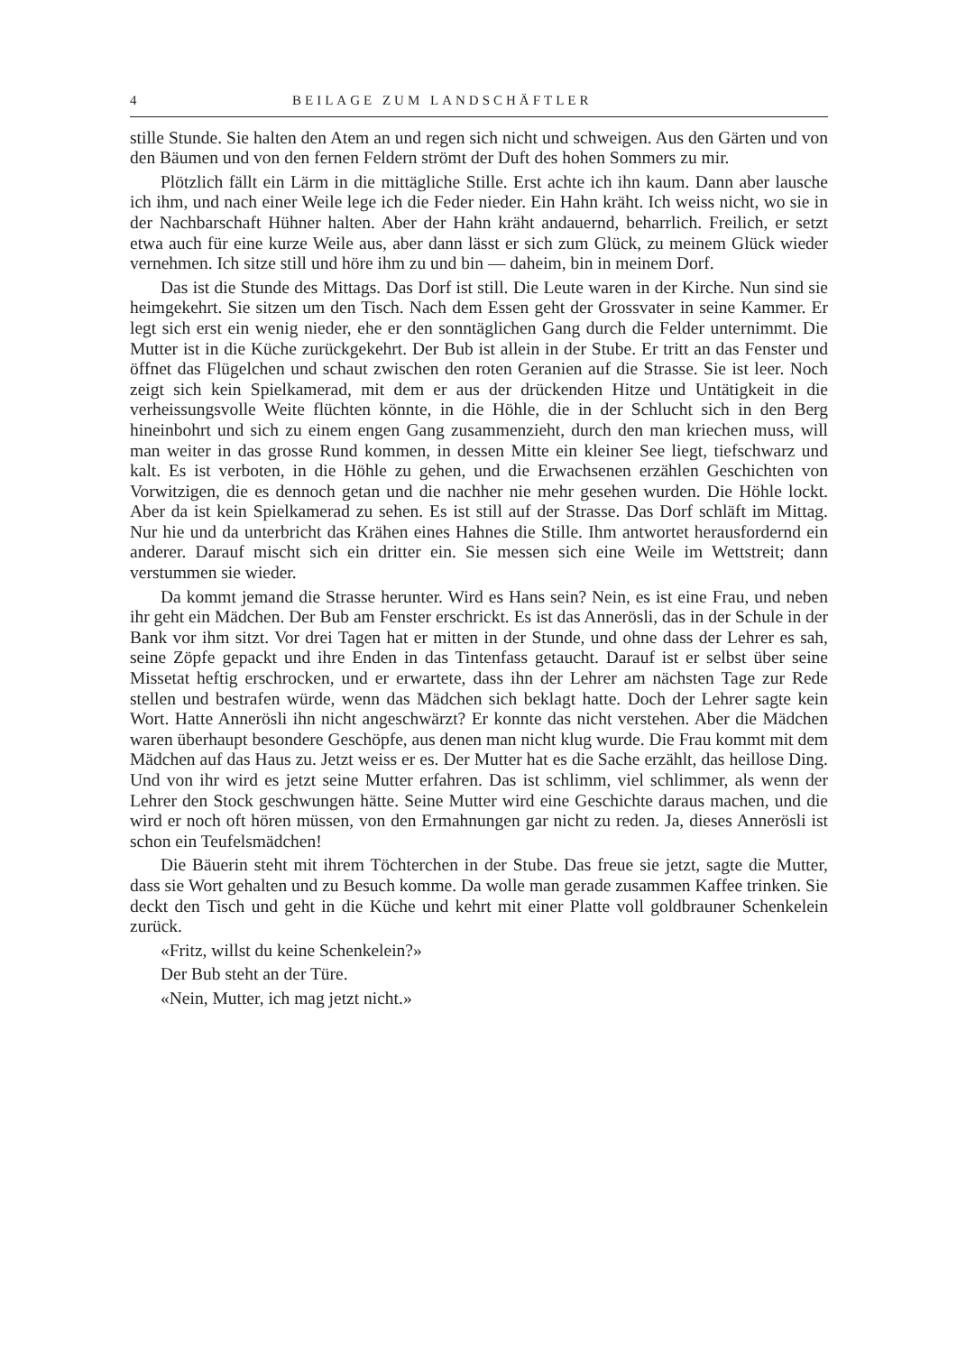4 BEILAGE ZUM LANDSCHÄFTLER
stille Stunde. Sie halten den Atem an und regen sich nicht und schweigen. Aus den Gärten und von den Bäumen und von den fernen Feldern strömt der Duft des hohen Sommers zu mir.
Plötzlich fällt ein Lärm in die mittägliche Stille. Erst achte ich ihn kaum. Dann aber lausche ich ihm, und nach einer Weile lege ich die Feder nieder. Ein Hahn kräht. Ich weiss nicht, wo sie in der Nachbarschaft Hühner halten. Aber der Hahn kräht andauernd, beharrlich. Freilich, er setzt etwa auch für eine kurze Weile aus, aber dann lässt er sich zum Glück, zu meinem Glück wieder vernehmen. Ich sitze still und höre ihm zu und bin — daheim, bin in meinem Dorf.
Das ist die Stunde des Mittags. Das Dorf ist still. Die Leute waren in der Kirche. Nun sind sie heimgekehrt. Sie sitzen um den Tisch. Nach dem Essen geht der Grossvater in seine Kammer. Er legt sich erst ein wenig nieder, ehe er den sonntäglichen Gang durch die Felder unternimmt. Die Mutter ist in die Küche zurückgekehrt. Der Bub ist allein in der Stube. Er tritt an das Fenster und öffnet das Flügelchen und schaut zwischen den roten Geranien auf die Strasse. Sie ist leer. Noch zeigt sich kein Spielkamerad, mit dem er aus der drückenden Hitze und Untätigkeit in die verheissungsvolle Weite flüchten könnte, in die Höhle, die in der Schlucht sich in den Berg hineinbohrt und sich zu einem engen Gang zusammenzieht, durch den man kriechen muss, will man weiter in das grosse Rund kommen, in dessen Mitte ein kleiner See liegt, tiefschwarz und kalt. Es ist verboten, in die Höhle zu gehen, und die Erwachsenen erzählen Geschichten von Vorwitzigen, die es dennoch getan und die nachher nie mehr gesehen wurden. Die Höhle lockt. Aber da ist kein Spielkamerad zu sehen. Es ist still auf der Strasse. Das Dorf schläft im Mittag. Nur hie und da unterbricht das Krähen eines Hahnes die Stille. Ihm antwortet herausfordernd ein anderer. Darauf mischt sich ein dritter ein. Sie messen sich eine Weile im Wettstreit; dann verstummen sie wieder.
Da kommt jemand die Strasse herunter. Wird es Hans sein? Nein, es ist eine Frau, und neben ihr geht ein Mädchen. Der Bub am Fenster erschrickt. Es ist das Annerösli, das in der Schule in der Bank vor ihm sitzt. Vor drei Tagen hat er mitten in der Stunde, und ohne dass der Lehrer es sah, seine Zöpfe gepackt und ihre Enden in das Tintenfass getaucht. Darauf ist er selbst über seine Missetat heftig erschrocken, und er erwartete, dass ihn der Lehrer am nächsten Tage zur Rede stellen und bestrafen würde, wenn das Mädchen sich beklagt hatte. Doch der Lehrer sagte kein Wort. Hatte Annerösli ihn nicht angeschwärzt? Er konnte das nicht verstehen. Aber die Mädchen waren überhaupt besondere Geschöpfe, aus denen man nicht klug wurde. Die Frau kommt mit dem Mädchen auf das Haus zu. Jetzt weiss er es. Der Mutter hat es die Sache erzählt, das heillose Ding. Und von ihr wird es jetzt seine Mutter erfahren. Das ist schlimm, viel schlimmer, als wenn der Lehrer den Stock geschwungen hätte. Seine Mutter wird eine Geschichte daraus machen, und die wird er noch oft hören müssen, von den Ermahnungen gar nicht zu reden. Ja, dieses Annerösli ist schon ein Teufelsmädchen!
Die Bäuerin steht mit ihrem Töchterchen in der Stube. Das freue sie jetzt, sagte die Mutter, dass sie Wort gehalten und zu Besuch komme. Da wolle man gerade zusammen Kaffee trinken. Sie deckt den Tisch und geht in die Küche und kehrt mit einer Platte voll goldbrauner Schenkelein zurück.
«Fritz, willst du keine Schenkelein?»
Der Bub steht an der Türe.
«Nein, Mutter, ich mag jetzt nicht.»